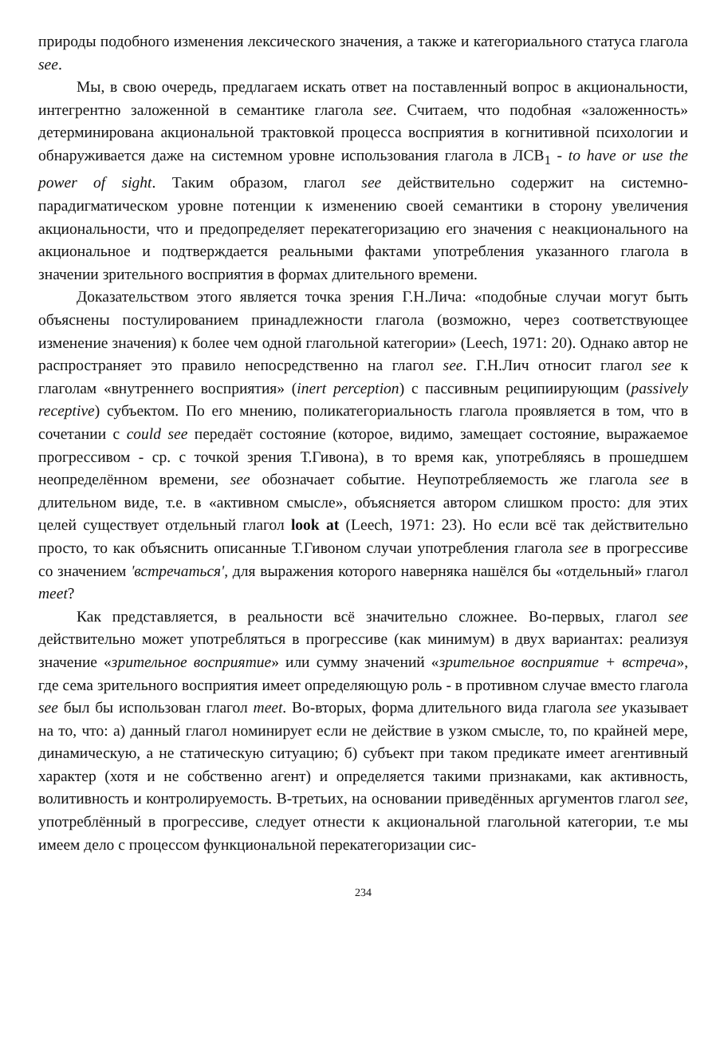природы подобного изменения лексического значения, а также и категориального статуса глагола see.
Мы, в свою очередь, предлагаем искать ответ на поставленный вопрос в акциональности, интегрентно заложенной в семантике глагола see. Считаем, что подобная «заложенность» детерминирована акциональной трактовкой процесса восприятия в когнитивной психологии и обнаруживается даже на системном уровне использования глагола в ЛСВ<sub>1</sub> - to have or use the power of sight. Таким образом, глагол see действительно содержит на системно-парадигматическом уровне потенции к изменению своей семантики в сторону увеличения акциональности, что и предопределяет перекатегоризацию его значения с неакционального на акциональное и подтверждается реальными фактами употребления указанного глагола в значении зрительного восприятия в формах длительного времени.
Доказательством этого является точка зрения Г.Н.Лича: «подобные случаи могут быть объяснены постулированием принадлежности глагола (возможно, через соответствующее изменение значения) к более чем одной глагольной категории» (Leech, 1971: 20). Однако автор не распространяет это правило непосредственно на глагол see. Г.Н.Лич относит глагол see к глаголам «внутреннего восприятия» (inert perception) с пассивным реципиирующим (passively receptive) субъектом. По его мнению, поликатегориальность глагола проявляется в том, что в сочетании с could see передаёт состояние (которое, видимо, замещает состояние, выражаемое прогрессивом - ср. с точкой зрения Т.Гивона), в то время как, употребляясь в прошедшем неопределённом времени, see обозначает событие. Неупотребляемость же глагола see в длительном виде, т.е. в «активном смысле», объясняется автором слишком просто: для этих целей существует отдельный глагол look at (Leech, 1971: 23). Но если всё так действительно просто, то как объяснить описанные Т.Гивоном случаи употребления глагола see в прогрессиве со значением 'встречаться', для выражения которого наверняка нашёлся бы «отдельный» глагол meet?
Как представляется, в реальности всё значительно сложнее. Во-первых, глагол see действительно может употребляться в прогрессиве (как минимум) в двух вариантах: реализуя значение «зрительное восприятие» или сумму значений «зрительное восприятие + встреча», где сема зрительного восприятия имеет определяющую роль - в противном случае вместо глагола see был бы использован глагол meet. Во-вторых, форма длительного вида глагола see указывает на то, что: а) данный глагол номинирует если не действие в узком смысле, то, по крайней мере, динамическую, а не статическую ситуацию; б) субъект при таком предикате имеет агентивный характер (хотя и не собственно агент) и определяется такими признаками, как активность, волитивность и контролируемость. В-третьих, на основании приведённых аргументов глагол see, употреблённый в прогрессиве, следует отнести к акциональной глагольной категории, т.е мы имеем дело с процессом функциональной перекатегоризации сис-
234